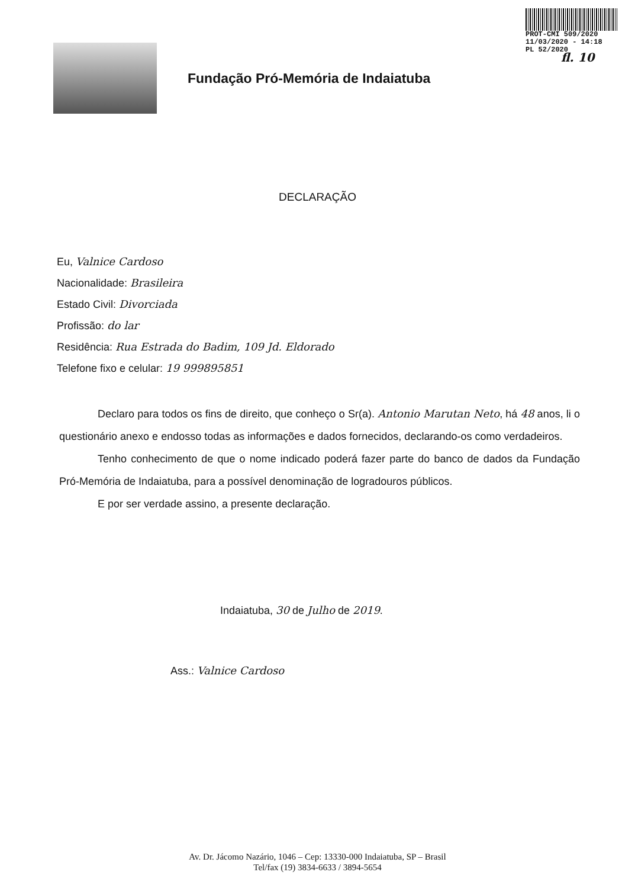PROT-CMI 509/2020
11/03/2020 - 14:18
PL 52/2020
fl. 10
Fundação Pró-Memória de Indaiatuba
DECLARAÇÃO
Eu, Valnice Cardoso
Nacionalidade: Brasileira
Estado Civil: Divorciada
Profissão: do lar
Residência: Rua Estrada do Badim, 109 Jd. Eldorado
Telefone fixo e celular: 19 999895851
Declaro para todos os fins de direito, que conheço o Sr(a). Antonio Marutan Neto, há 48 anos, li o questionário anexo e endosso todas as informações e dados fornecidos, declarando-os como verdadeiros.
Tenho conhecimento de que o nome indicado poderá fazer parte do banco de dados da Fundação Pró-Memória de Indaiatuba, para a possível denominação de logradouros públicos.
E por ser verdade assino, a presente declaração.
Indaiatuba, 30 de Julho de 2019.
Ass.: Valnice Cardoso
Av. Dr. Jácomo Nazário, 1046 – Cep: 13330-000 Indaiatuba, SP – Brasil
Tel/fax (19) 3834-6633 / 3894-5654